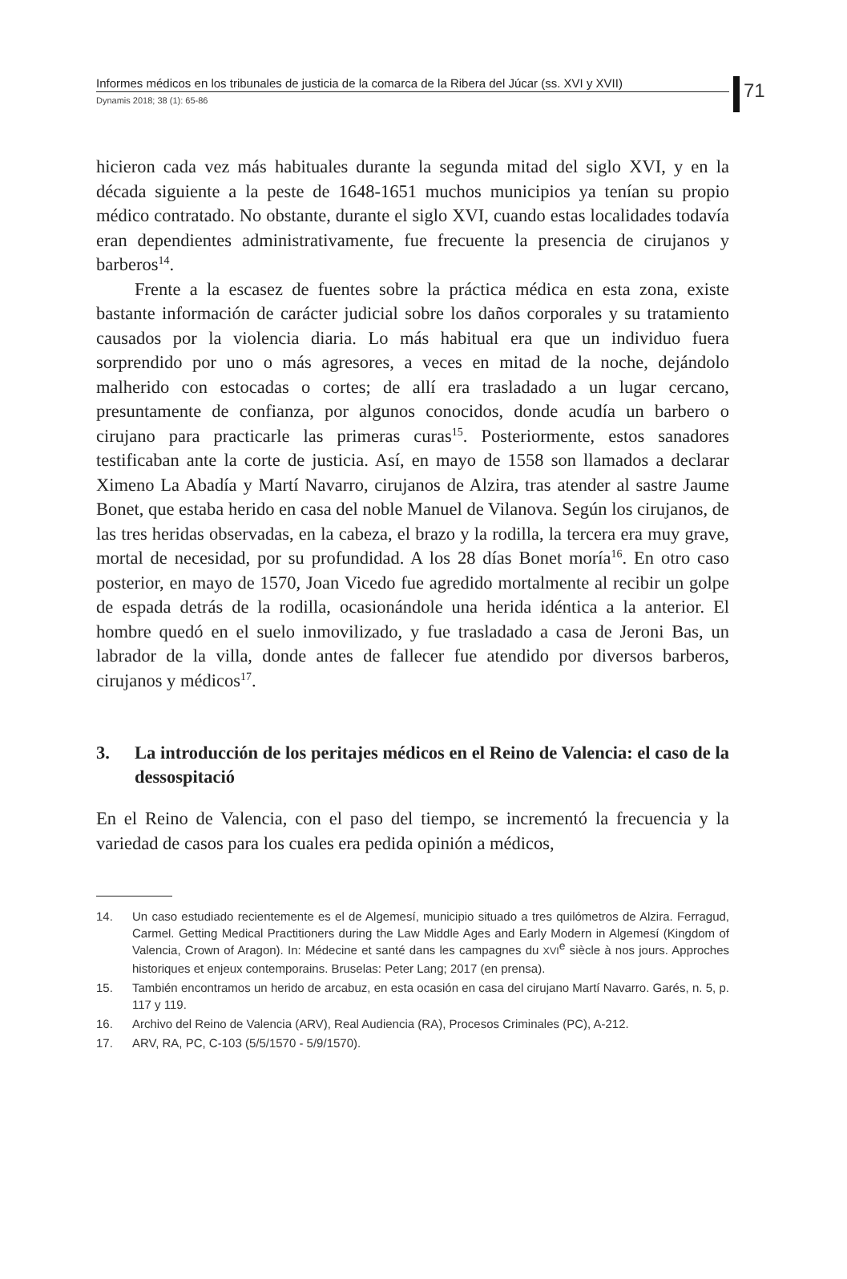71
Informes médicos en los tribunales de justicia de la comarca de la Ribera del Júcar (ss. XVI y XVII)
Dynamis 2018; 38 (1): 65-86
hicieron cada vez más habituales durante la segunda mitad del siglo XVI, y en la década siguiente a la peste de 1648-1651 muchos municipios ya tenían su propio médico contratado. No obstante, durante el siglo XVI, cuando estas localidades todavía eran dependientes administrativamente, fue frecuente la presencia de cirujanos y barberos<sup>14</sup>.
Frente a la escasez de fuentes sobre la práctica médica en esta zona, existe bastante información de carácter judicial sobre los daños corporales y su tratamiento causados por la violencia diaria. Lo más habitual era que un individuo fuera sorprendido por uno o más agresores, a veces en mitad de la noche, dejándolo malherido con estocadas o cortes; de allí era trasladado a un lugar cercano, presuntamente de confianza, por algunos conocidos, donde acudía un barbero o cirujano para practicarle las primeras curas<sup>15</sup>. Posteriormente, estos sanadores testificaban ante la corte de justicia. Así, en mayo de 1558 son llamados a declarar Ximeno La Abadía y Martí Navarro, cirujanos de Alzira, tras atender al sastre Jaume Bonet, que estaba herido en casa del noble Manuel de Vilanova. Según los cirujanos, de las tres heridas observadas, en la cabeza, el brazo y la rodilla, la tercera era muy grave, mortal de necesidad, por su profundidad. A los 28 días Bonet moría<sup>16</sup>. En otro caso posterior, en mayo de 1570, Joan Vicedo fue agredido mortalmente al recibir un golpe de espada detrás de la rodilla, ocasionándole una herida idéntica a la anterior. El hombre quedó en el suelo inmovilizado, y fue trasladado a casa de Jeroni Bas, un labrador de la villa, donde antes de fallecer fue atendido por diversos barberos, cirujanos y médicos<sup>17</sup>.
3. La introducción de los peritajes médicos en el Reino de Valencia: el caso de la dessospitació
En el Reino de Valencia, con el paso del tiempo, se incrementó la frecuencia y la variedad de casos para los cuales era pedida opinión a médicos,
14. Un caso estudiado recientemente es el de Algemesí, municipio situado a tres quilómetros de Alzira. Ferragud, Carmel. Getting Medical Practitioners during the Law Middle Ages and Early Modern in Algemesí (Kingdom of Valencia, Crown of Aragon). In: Médecine et santé dans les campagnes du XVI<sup>e</sup> siècle à nos jours. Approches historiques et enjeux contemporains. Bruselas: Peter Lang; 2017 (en prensa).
15. También encontramos un herido de arcabuz, en esta ocasión en casa del cirujano Martí Navarro. Garés, n. 5, p. 117 y 119.
16. Archivo del Reino de Valencia (ARV), Real Audiencia (RA), Procesos Criminales (PC), A-212.
17. ARV, RA, PC, C-103 (5/5/1570 - 5/9/1570).